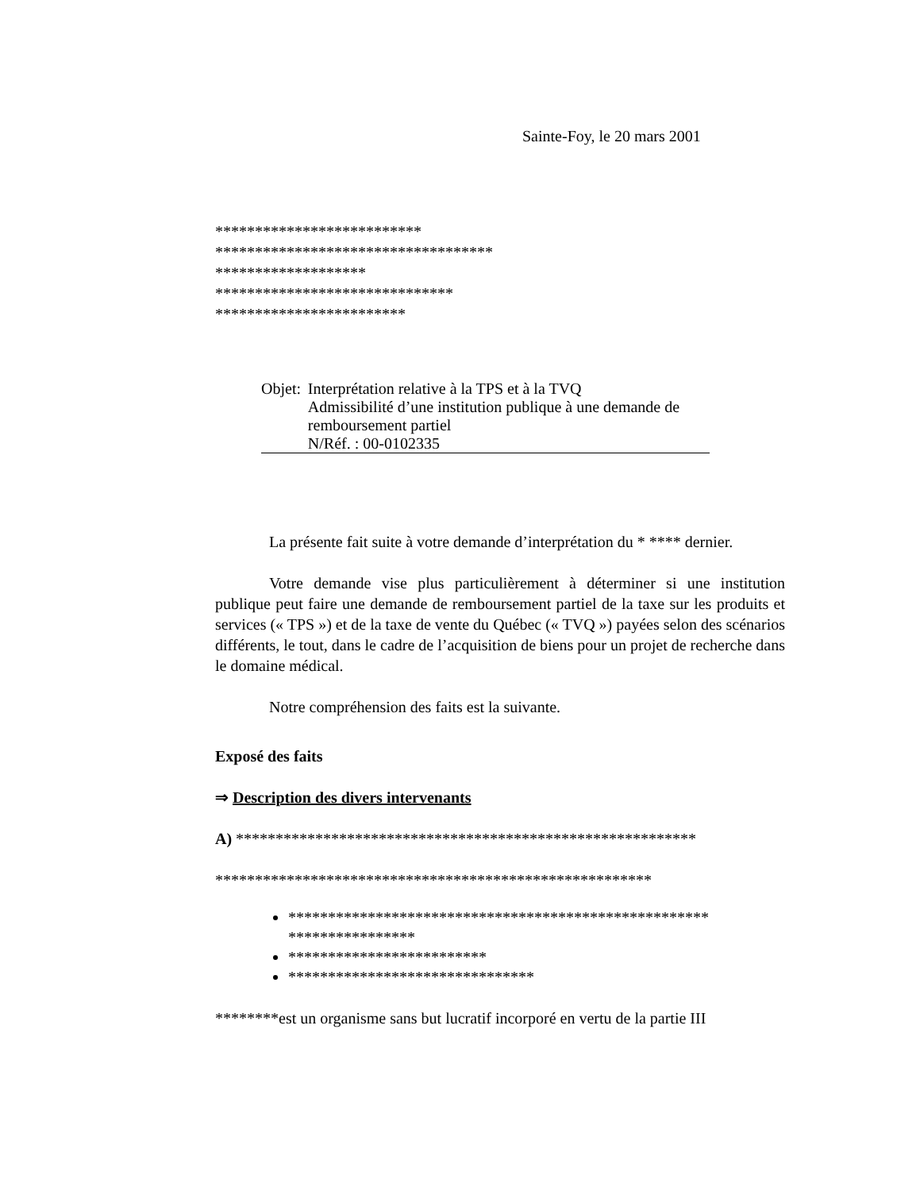Sainte-Foy, le 20 mars 2001
**************************
***********************************
*******************
******************************
************************
Objet: Interprétation relative à la TPS et à la TVQ
Admissibilité d’une institution publique à une demande de remboursement partiel
N/Réf. : 00-0102335
La présente fait suite à votre demande d’interprétation du * **** dernier.
Votre demande vise plus particulièrement à déterminer si une institution publique peut faire une demande de remboursement partiel de la taxe sur les produits et services (« TPS ») et de la taxe de vente du Québec (« TVQ ») payées selon des scénarios différents, le tout, dans le cadre de l’acquisition de biens pour un projet de recherche dans le domaine médical.
Notre compréhension des faits est la suivante.
Exposé des faits
⇒ Description des divers intervenants
A) **********************************************************
*******************************************************
*****************************************************
****************
*************************
*******************************
********est un organisme sans but lucratif incorporé en vertu de la partie III